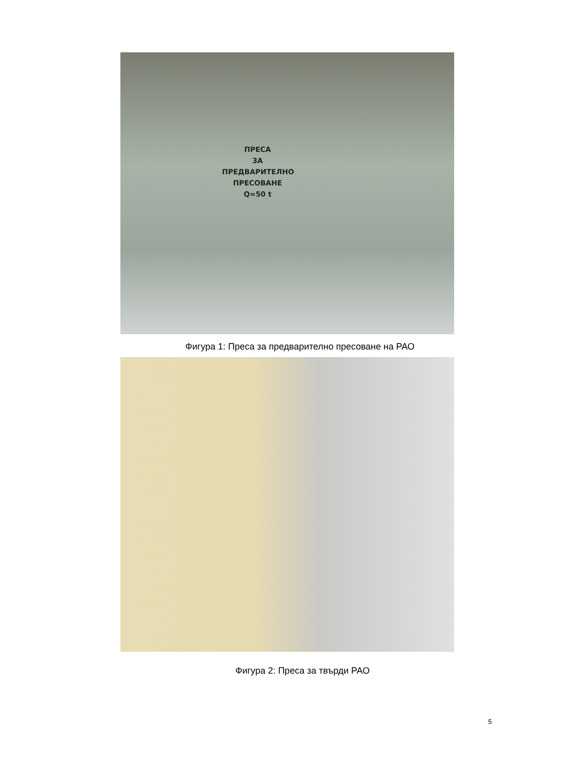ПРЕСА
ЗА ПРЕДВАРИТЕЛНО
ПРЕСОВАНЕ
Q=50 t
Фигура 1: Преса за предварително пресоване на РАО
Фигура 2: Преса за твърди РАО
5